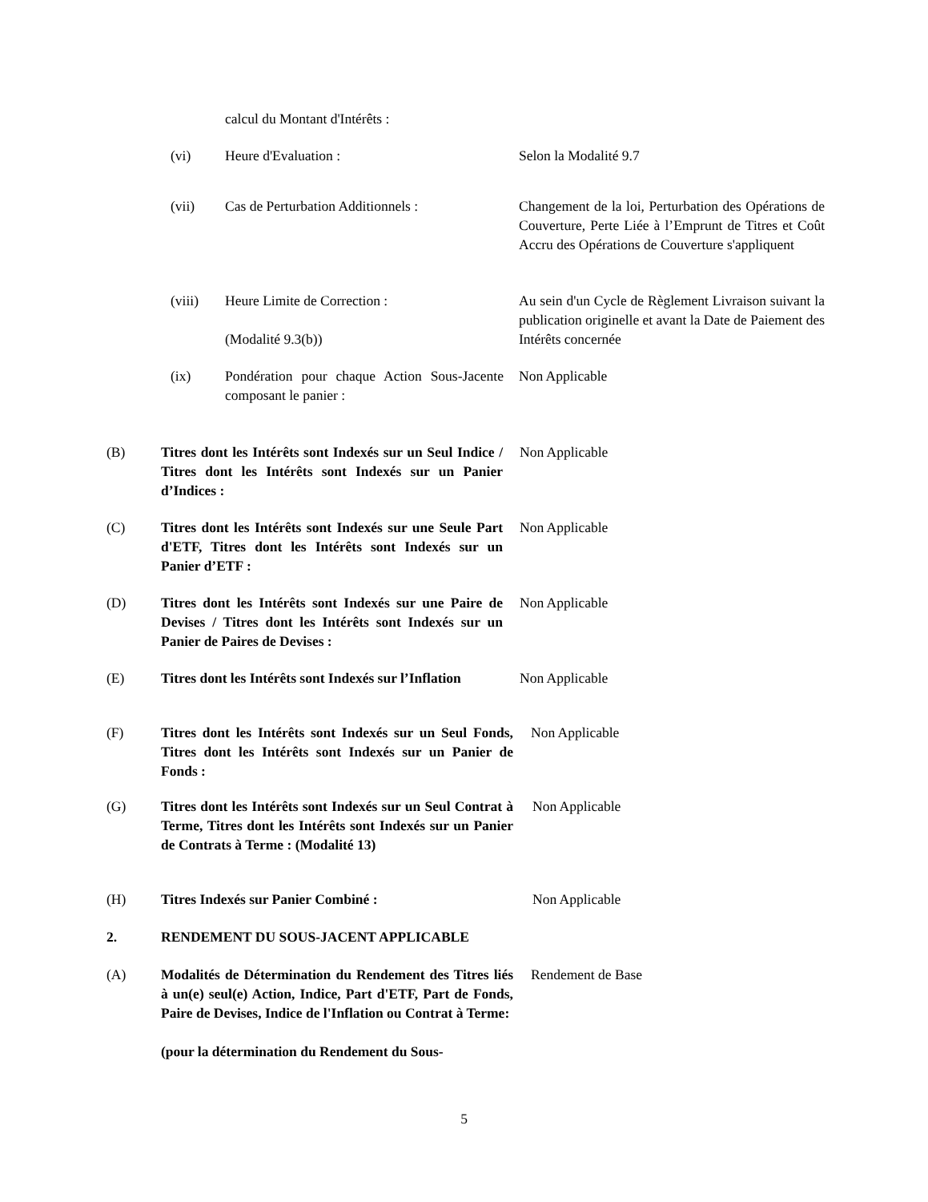calcul du Montant d'Intérêts :
(vi) Heure d'Evaluation : Selon la Modalité 9.7
(vii) Cas de Perturbation Additionnels : Changement de la loi, Perturbation des Opérations de Couverture, Perte Liée à l’Emprunt de Titres et Coût Accru des Opérations de Couverture s'appliquent
(viii) Heure Limite de Correction :
(Modalité 9.3(b))
Au sein d'un Cycle de Règlement Livraison suivant la publication originelle et avant la Date de Paiement des Intérêts concernée
(ix) Pondération pour chaque Action Sous-Jacente composant le panier :
Non Applicable
(B) Titres dont les Intérêts sont Indexés sur un Seul Indice / Titres dont les Intérêts sont Indexés sur un Panier d’Indices :
Non Applicable
(C) Titres dont les Intérêts sont Indexés sur une Seule Part d'ETF, Titres dont les Intérêts sont Indexés sur un Panier d’ETF :
Non Applicable
(D) Titres dont les Intérêts sont Indexés sur une Paire de Devises / Titres dont les Intérêts sont Indexés sur un Panier de Paires de Devises :
Non Applicable
(E) Titres dont les Intérêts sont Indexés sur l’Inflation
Non Applicable
(F) Titres dont les Intérêts sont Indexés sur un Seul Fonds, Titres dont les Intérêts sont Indexés sur un Panier de Fonds :
Non Applicable
(G) Titres dont les Intérêts sont Indexés sur un Seul Contrat à Terme, Titres dont les Intérêts sont Indexés sur un Panier de Contrats à Terme : (Modalité 13)
Non Applicable
(H) Titres Indexés sur Panier Combiné : Non Applicable
2. RENDEMENT DU SOUS-JACENT APPLICABLE
(A) Modalités de Détermination du Rendement des Titres liés à un(e) seul(e) Action, Indice, Part d'ETF, Part de Fonds, Paire de Devises, Indice de l'Inflation ou Contrat à Terme:
(pour la détermination du Rendement du Sous-
Rendement de Base
5